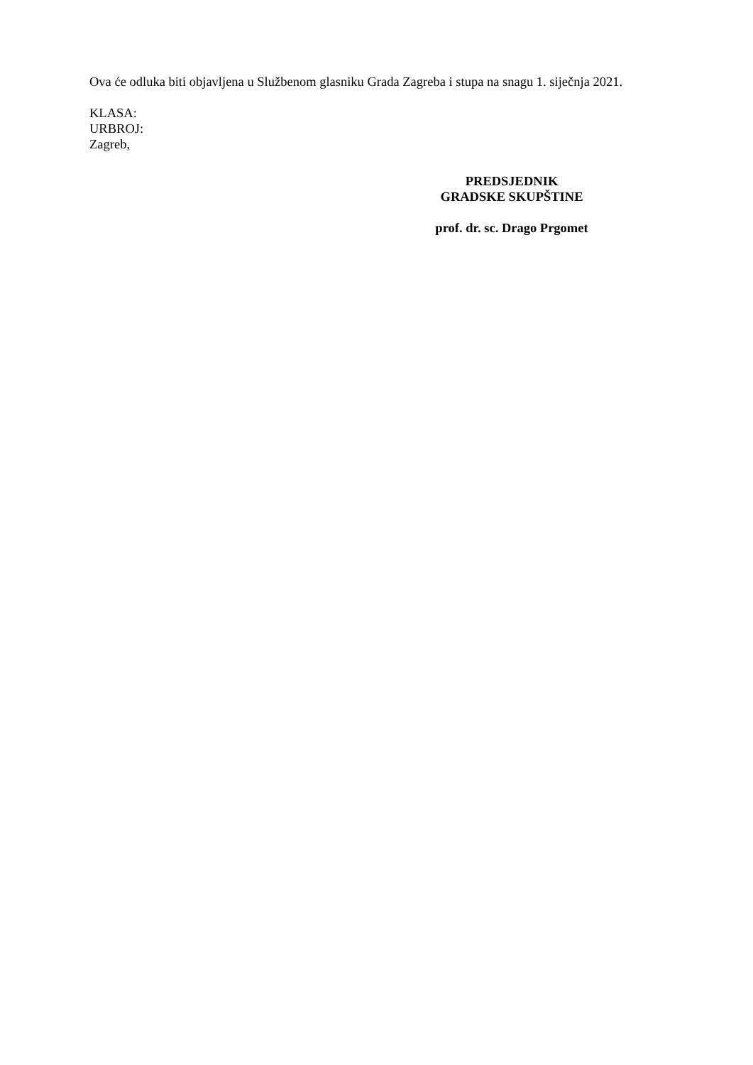Ova će odluka biti objavljena u Službenom glasniku Grada Zagreba i stupa na snagu 1. siječnja 2021.
KLASA:
URBROJ:
Zagreb,
PREDSJEDNIK
GRADSKE SKUPŠTINE
prof. dr. sc. Drago Prgomet